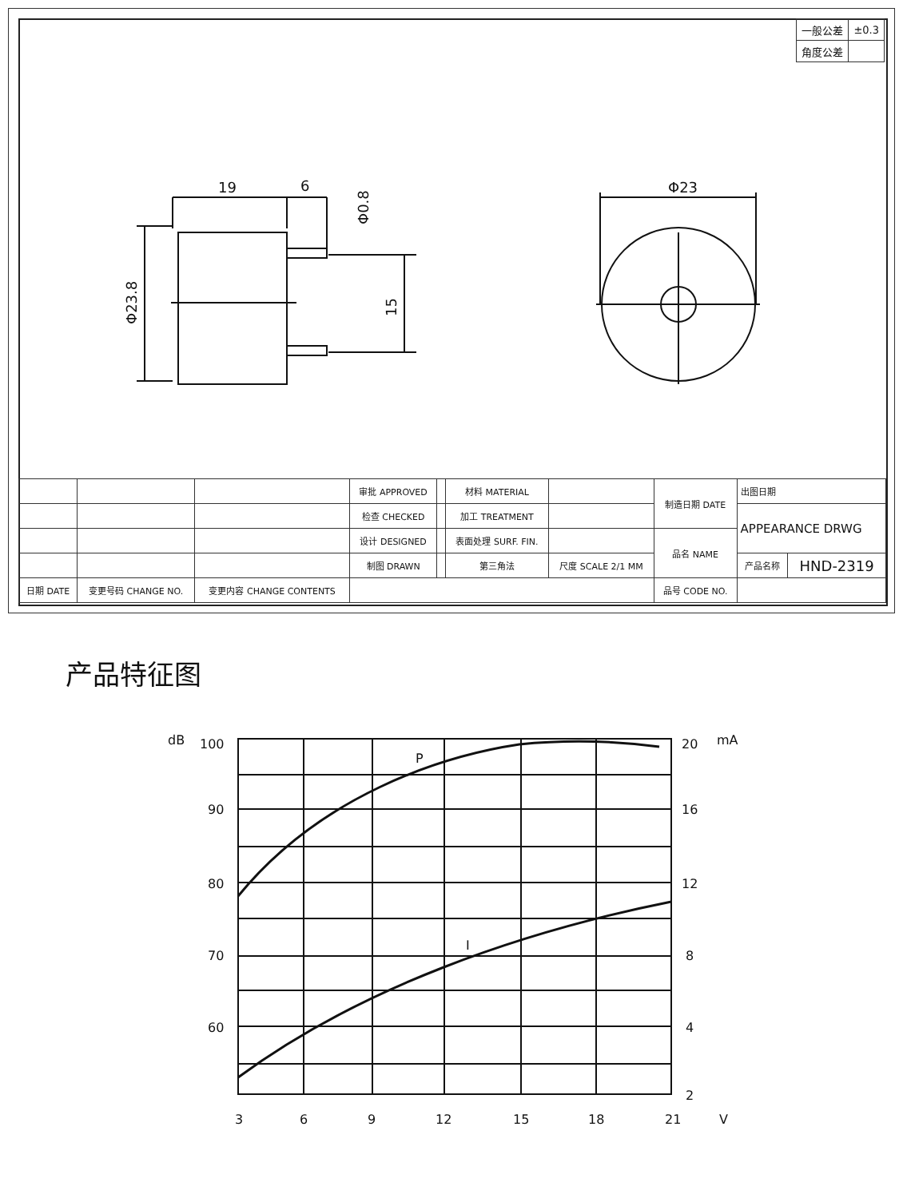| 一般公差 | ±0.3 |
| 角度公差 | |
19
6
Φ23
Φ23.8
15
Φ0.8
| | | | 审批 APPROVED | | 材料 MATERIAL | | 制造日期 DATE | 出图日期 | |
| | | | 检查 CHECKED | | 加工 TREATMENT | | | APPEARANCE DRWG | |
| | | | 设计 DESIGNED | | 表面处理 SURF. FIN. | | 品名 NAME | | |
| | | | 制图 DRAWN | | 第三角法 | 尺度 SCALE 2/1 MM | | 产品名称 | HND-2319 |
| 日期 DATE | 变更号码 CHANGE NO. | 变更内容 CHANGE CONTENTS | | | | | 品号 CODE NO. | | |
产品特征图
dB
100
90
80
70
60
20
mA
16
12
8
4
2
3
6
9
12
15
18
21
V
P
I